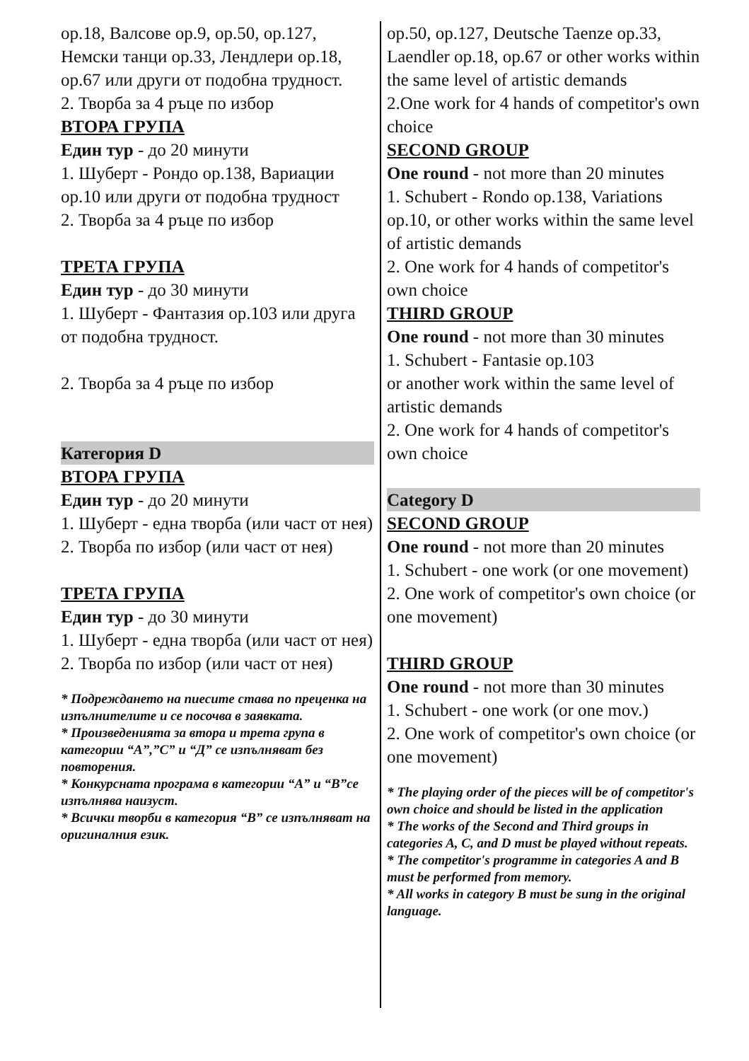ор.18, Валсове ор.9, ор.50, ор.127, Немски танци ор.33, Лендлери ор.18, ор.67 или други от подобна трудност.
2. Творба за 4 ръце по избор
ВТОРА ГРУПА
Един тур - до 20 минути
1. Шуберт - Рондо ор.138, Вариации ор.10 или други от подобна трудност
2. Творба за 4 ръце по избор
ТРЕТА ГРУПА
Един тур - до 30 минути
1. Шуберт - Фантазия ор.103 или друга от подобна трудност.
2. Творба за 4 ръце по избор
Категория D
ВТОРА ГРУПА
Един тур - до 20 минути
1. Шуберт - една творба (или част от нея)
2. Творба по избор (или част от нея)
ТРЕТА ГРУПА
Един тур - до 30 минути
1. Шуберт - една творба (или част от нея)
2. Творба по избор (или част от нея)
* Подреждането на пиесите става по преценка на изпълнителите и се посочва в заявката.
* Произведенията за втора и трета група в категории “А”,”С” и “Д” се изпълняват без повторения.
* Конкурсната програма в категории “А” и “В”се изпълнява наизуст.
* Всички творби в категория “В” се изпълняват на оригиналния език.
op.50, op.127, Deutsche Taenze op.33, Laendler op.18, op.67 or other works within the same level of artistic demands
2.One work for 4 hands of competitor's own choice
SECOND GROUP
One round - not more than 20 minutes
1. Schubert - Rondo op.138, Variations op.10, or other works within the same level of artistic demands
2. One work for 4 hands of competitor's own choice
THIRD GROUP
One round - not more than 30 minutes
1. Schubert - Fantasie op.103
or another work within the same level of artistic demands
2. One work for 4 hands of competitor's own choice
Category D
SECOND GROUP
One round - not more than 20 minutes
1. Schubert - one work (or one movement)
2. One work of competitor's own choice (or one movement)
THIRD GROUP
One round - not more than 30 minutes
1. Schubert - one work (or one mov.)
2. One work of competitor's own choice (or one movement)
* The playing order of the pieces will be of competitor's own choice and should be listed in the application
* The works of the Second and Third groups in categories A, C, and D must be played without repeats.
* The competitor's programme in categories A and B must be performed from memory.
* All works in category B must be sung in the original language.